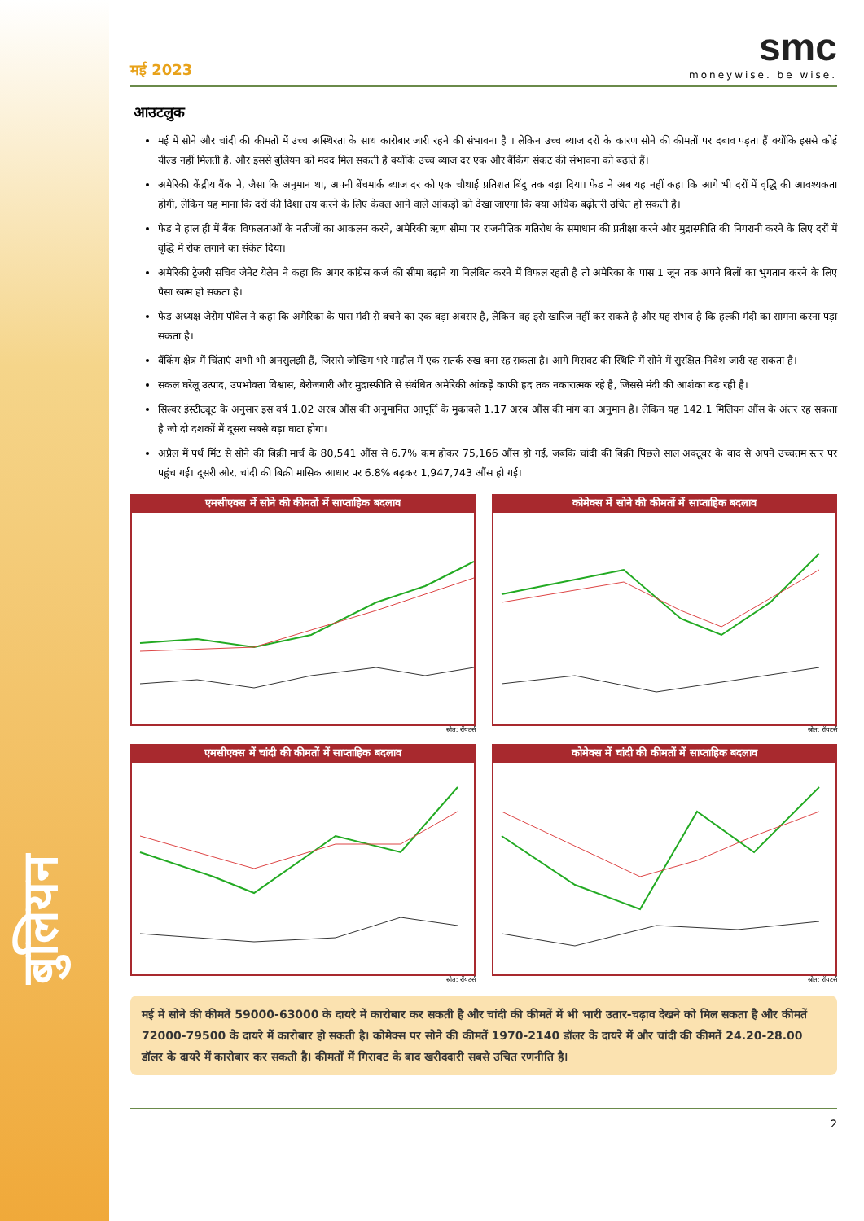बुलियन
मई 2023
smc
moneywise. be wise.
आउटलुक
मई में सोने और चांदी की कीमतों में उच्च अस्थिरता के साथ कारोबार जारी रहने की संभावना है । लेकिन उच्च ब्याज दरों के कारण सोने की कीमतों पर दबाव पड़ता हैं क्योंकि इससे कोई यील्ड नहीं मिलती है, और इससे बुलियन को मदद मिल सकती है क्योंकि उच्च ब्याज दर एक और बैंकिंग संकट की संभावना को बढ़ाते हैं।
अमेरिकी केंद्रीय बैंक ने, जैसा कि अनुमान था, अपनी बेंचमार्क ब्याज दर को एक चौथाई प्रतिशत बिंदु तक बढ़ा दिया। फेड ने अब यह नहीं कहा कि आगे भी दरों में वृद्धि की आवश्यकता होगी, लेकिन यह माना कि दरों की दिशा तय करने के लिए केवल आने वाले आंकड़ों को देखा जाएगा कि क्या अधिक बढ़ोतरी उचित हो सकती है।
फेड ने हाल ही में बैंक विफलताओं के नतीजों का आकलन करने, अमेरिकी ऋण सीमा पर राजनीतिक गतिरोध के समाधान की प्रतीक्षा करने और मुद्रास्फीति की निगरानी करने के लिए दरों में वृद्धि में रोक लगाने का संकेत दिया।
अमेरिकी ट्रेजरी सचिव जेनेट येलेन ने कहा कि अगर कांग्रेस कर्ज की सीमा बढ़ाने या निलंबित करने में विफल रहती है तो अमेरिका के पास 1 जून तक अपने बिलों का भुगतान करने के लिए पैसा खत्म हो सकता है।
फेड अध्यक्ष जेरोम पॉवेल ने कहा कि अमेरिका के पास मंदी से बचने का एक बड़ा अवसर है, लेकिन वह इसे खारिज नहीं कर सकते है और यह संभव है कि हल्की मंदी का सामना करना पड़ा सकता है।
बैंकिंग क्षेत्र में चिंताएं अभी भी अनसुलझी हैं, जिससे जोखिम भरे माहौल में एक सतर्क रुख बना रह सकता है। आगे गिरावट की स्थिति में सोने में सुरक्षित-निवेश जारी रह सकता है।
सकल घरेलू उत्पाद, उपभोक्ता विश्वास, बेरोजगारी और मुद्रास्फीति से संबंधित अमेरिकी आंकड़ें काफी हद तक नकारात्मक रहे है, जिससे मंदी की आशंका बढ़ रही है।
सिल्वर इंस्टीट्यूट के अनुसार इस वर्ष 1.02 अरब औंस की अनुमानित आपूर्ति के मुकाबले 1.17 अरब औंस की मांग का अनुमान है। लेकिन यह 142.1 मिलियन औंस के अंतर रह सकता है जो दो दशकों में दूसरा सबसे बड़ा घाटा होगा।
अप्रैल में पर्थ मिंट से सोने की बिक्री मार्च के 80,541 औंस से 6.7% कम होकर 75,166 औंस हो गई, जबकि चांदी की बिक्री पिछले साल अक्टूबर के बाद से अपने उच्चतम स्तर पर पहुंच गई। दूसरी ओर, चांदी की बिक्री मासिक आधार पर 6.8% बढ़कर 1,947,743 औंस हो गई।
एमसीएक्स में सोने की कीमतों में साप्ताहिक बदलाव
स्रोत: रॉयटर्स
कोमेक्स में सोने की कीमतों में साप्ताहिक बदलाव
स्रोत: रॉयटर्स
एमसीएक्स में चांदी की कीमतों में साप्ताहिक बदलाव
स्रोत: रॉयटर्स
कोमेक्स में चांदी की कीमतों में साप्ताहिक बदलाव
स्रोत: रॉयटर्स
मई में सोने की कीमतें 59000-63000 के दायरे में कारोबार कर सकती है और चांदी की कीमतें में भी भारी उतार-चढ़ाव देखने को मिल सकता है और कीमतें 72000-79500 के दायरे में कारोबार हो सकती है। कोमेक्स पर सोने की कीमतें 1970-2140 डॉलर के दायरे में और चांदी की कीमतें 24.20-28.00 डॉलर के दायरे में कारोबार कर सकती है। कीमतों में गिरावट के बाद खरीददारी सबसे उचित रणनीति है।
2